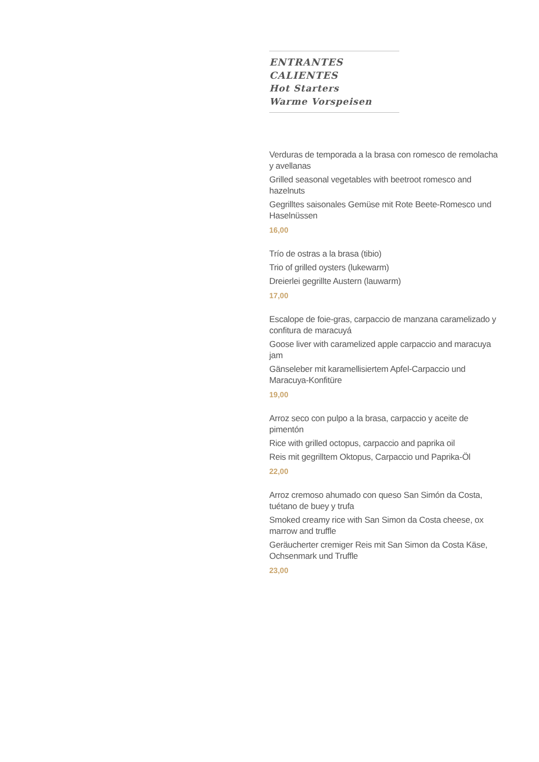ENTRANTES CALIENTES
Hot Starters
Warme Vorspeisen
Verduras de temporada a la brasa con romesco de remolacha y avellanas
Grilled seasonal vegetables with beetroot romesco and hazelnuts
Gegrilltes saisonales Gemüse mit Rote Beete-Romesco und Haselnüssen
16,00
Trío de ostras a la brasa (tibio)
Trio of grilled oysters (lukewarm)
Dreierlei gegrillte Austern (lauwarm)
17,00
Escalope de foie-gras, carpaccio de manzana caramelizado y confitura de maracuyá
Goose liver with caramelized apple carpaccio and maracuya jam
Gänseleber mit karamellisiertem Apfel-Carpaccio und Maracuya-Konfitüre
19,00
Arroz seco con pulpo a la brasa, carpaccio y aceite de pimentón
Rice with grilled octopus, carpaccio and paprika oil
Reis mit gegrilltem Oktopus, Carpaccio und Paprika-Öl
22,00
Arroz cremoso ahumado con queso San Simón da Costa, tuétano de buey y trufa
Smoked creamy rice with San Simon da Costa cheese, ox marrow and truffle
Geräucherter cremiger Reis mit San Simon da Costa Käse, Ochsenmark und Truffle
23,00